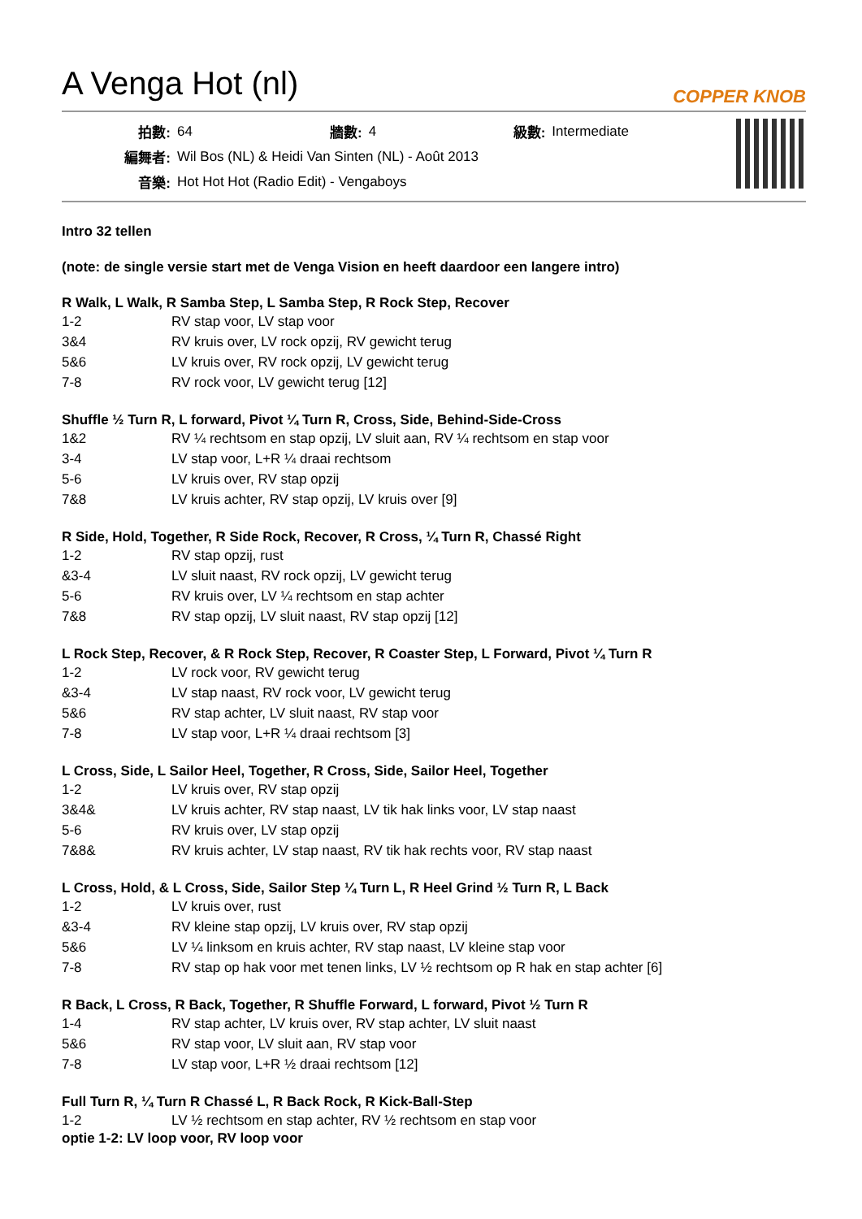A Venga Hot (nl)
COPPER KNOB
| 拍數: | 64 | 牆數: | 4 | 級數: | Intermediate |
| 編舞者: | Wil Bos (NL) & Heidi Van Sinten (NL) - Août 2013 | | | | |
| 音樂: | Hot Hot Hot (Radio Edit) - Vengaboys | | | | |
Intro 32 tellen
(note: de single versie start met de Venga Vision en heeft daardoor een langere intro)
R Walk, L Walk, R Samba Step, L Samba Step, R Rock Step, Recover
| 1-2 | RV stap voor, LV stap voor |
| 3&4 | RV kruis over, LV rock opzij, RV gewicht terug |
| 5&6 | LV kruis over, RV rock opzij, LV gewicht terug |
| 7-8 | RV rock voor, LV gewicht terug [12] |
Shuffle ½ Turn R, L forward, Pivot ¼ Turn R, Cross, Side, Behind-Side-Cross
| 1&2 | RV ¼ rechtsom en stap opzij, LV sluit aan, RV ¼ rechtsom en stap voor |
| 3-4 | LV stap voor, L+R ¼ draai rechtsom |
| 5-6 | LV kruis over, RV stap opzij |
| 7&8 | LV kruis achter, RV stap opzij, LV kruis over [9] |
R Side, Hold, Together, R Side Rock, Recover, R Cross, ¼ Turn R, Chassé Right
| 1-2 | RV stap opzij, rust |
| &3-4 | LV sluit naast, RV rock opzij, LV gewicht terug |
| 5-6 | RV kruis over, LV ¼ rechtsom en stap achter |
| 7&8 | RV stap opzij, LV sluit naast, RV stap opzij [12] |
L Rock Step, Recover, & R Rock Step, Recover, R Coaster Step, L Forward, Pivot ¼ Turn R
| 1-2 | LV rock voor, RV gewicht terug |
| &3-4 | LV stap naast, RV rock voor, LV gewicht terug |
| 5&6 | RV stap achter, LV sluit naast, RV stap voor |
| 7-8 | LV stap voor, L+R ¼ draai rechtsom [3] |
L Cross, Side, L Sailor Heel, Together, R Cross, Side, Sailor Heel, Together
| 1-2 | LV kruis over, RV stap opzij |
| 3&4& | LV kruis achter, RV stap naast, LV tik hak links voor, LV stap naast |
| 5-6 | RV kruis over, LV stap opzij |
| 7&8& | RV kruis achter, LV stap naast, RV tik hak rechts voor, RV stap naast |
L Cross, Hold, & L Cross, Side, Sailor Step ¼ Turn L, R Heel Grind ½ Turn R, L Back
| 1-2 | LV kruis over, rust |
| &3-4 | RV kleine stap opzij, LV kruis over, RV stap opzij |
| 5&6 | LV ¼ linksom en kruis achter, RV stap naast, LV kleine stap voor |
| 7-8 | RV stap op hak voor met tenen links, LV ½ rechtsom op R hak en stap achter [6] |
R Back, L Cross, R Back, Together, R Shuffle Forward, L forward, Pivot ½ Turn R
| 1-4 | RV stap achter, LV kruis over, RV stap achter, LV sluit naast |
| 5&6 | RV stap voor, LV sluit aan, RV stap voor |
| 7-8 | LV stap voor, L+R ½ draai rechtsom [12] |
Full Turn R, ¼ Turn R Chassé L, R Back Rock, R Kick-Ball-Step
| 1-2 | LV ½ rechtsom en stap achter, RV ½ rechtsom en stap voor |
optie 1-2: LV loop voor, RV loop voor